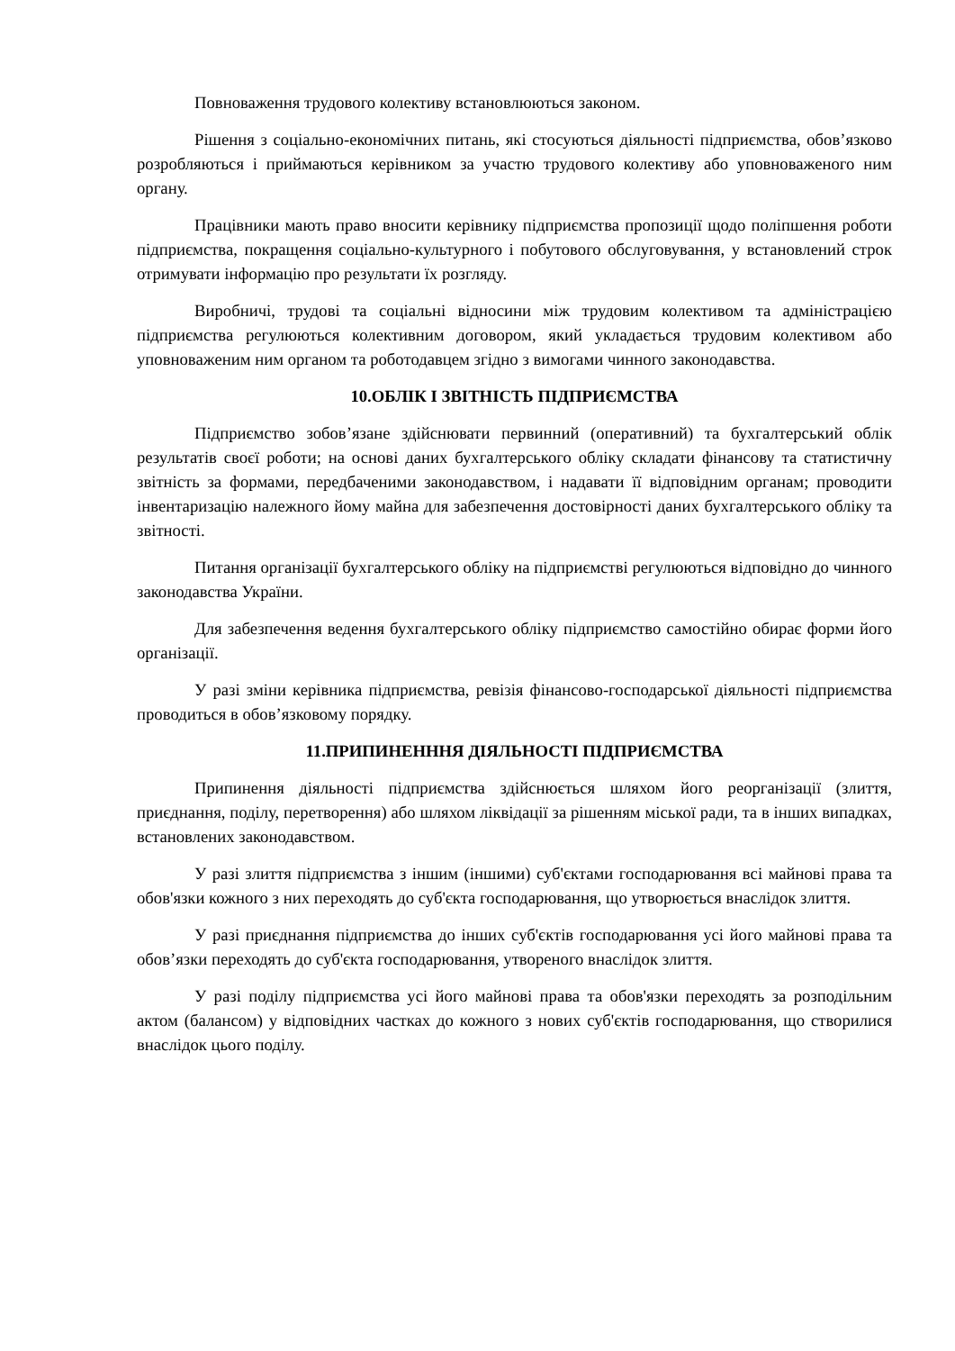Повноваження трудового колективу встановлюються законом.
Рішення з соціально-економічних питань, які стосуються діяльності підприємства, обов’язково розробляються і приймаються керівником за участю трудового колективу або уповноваженого ним органу.
Працівники мають право вносити керівнику підприємства пропозиції щодо поліпшення роботи підприємства, покращення соціально-культурного і побутового обслуговування, у встановлений строк отримувати інформацію про результати їх розгляду.
Виробничі, трудові та соціальні відносини між трудовим колективом та адміністрацією підприємства регулюються колективним договором, який укладається трудовим колективом або уповноваженим ним органом та роботодавцем згідно з вимогами чинного законодавства.
10.ОБЛІК І ЗВІТНІСТЬ ПІДПРИЄМСТВА
Підприємство зобов’язане здійснювати первинний (оперативний) та бухгалтерський облік результатів своєї роботи; на основі даних бухгалтерського обліку складати фінансову та статистичну звітність за формами, передбаченими законодавством, і надавати її відповідним органам; проводити інвентаризацію належного йому майна для забезпечення достовірності даних бухгалтерського обліку та звітності.
Питання організації бухгалтерського обліку на підприємстві регулюються відповідно до чинного законодавства України.
Для забезпечення ведення бухгалтерського обліку підприємство самостійно обирає форми його організації.
У разі зміни керівника підприємства, ревізія фінансово-господарської діяльності підприємства проводиться в обов’язковому порядку.
11.ПРИПИНЕНННЯ ДІЯЛЬНОСТІ ПІДПРИЄМСТВА
Припинення діяльності підприємства здійснюється шляхом його реорганізації (злиття, приєднання, поділу, перетворення) або шляхом ліквідації за рішенням міської ради, та в інших випадках, встановлених законодавством.
У разі злиття підприємства з іншим (іншими) суб'єктами господарювання всі майнові права та обов'язки кожного з них переходять до суб'єкта господарювання, що утворюється внаслідок злиття.
У разі приєднання підприємства до інших суб'єктів господарювання усі його майнові права та обов’язки переходять до суб'єкта господарювання, утвореного внаслідок злиття.
У разі поділу підприємства усі його майнові права та обов'язки переходять за розподільним актом (балансом) у відповідних частках до кожного з нових суб'єктів господарювання, що створилися внаслідок цього поділу.